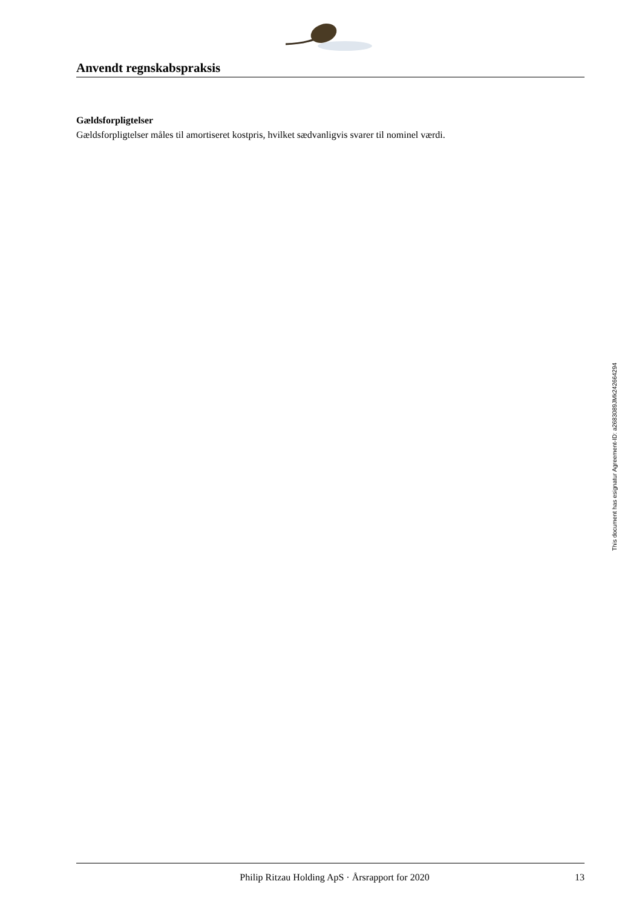Anvendt regnskabspraksis
Gældsforpligtelser
Gældsforpligtelser måles til amortiseret kostpris, hvilket sædvanligvis svarer til nominel værdi.
This document has esignatur Agreement-ID: a2683089JMk242664294
Philip Ritzau Holding ApS · Årsrapport for 2020 13